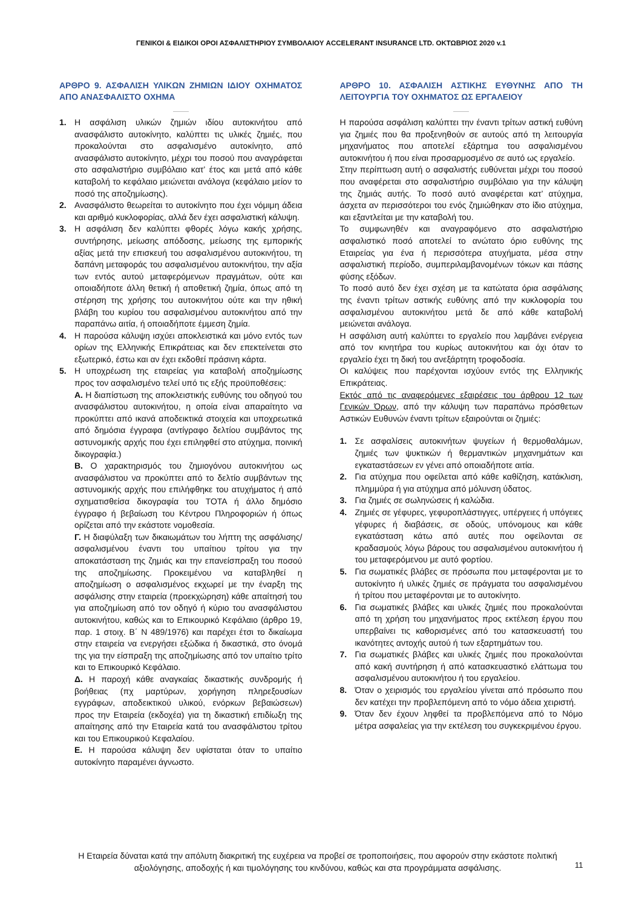ΓΕΝΙΚΟΙ & ΕΙΔΙΚΟΙ ΟΡΟΙ ΑΣΦΑΛΙΣΤΗΡΙΟΥ ΣΥΜΒΟΛΑΙΟΥ ACCELERANT INSURANCE LTD. ΟΚΤΩΒΡΙΟΣ 2020 v.1
ΑΡΘΡΟ 9. ΑΣΦΑΛΙΣΗ ΥΛΙΚΩΝ ΖΗΜΙΩΝ ΙΔΙΟΥ ΟΧΗΜΑΤΟΣ ΑΠΟ ΑΝΑΣΦΑΛΙΣΤΟ ΟΧΗΜΑ
1. Η ασφάλιση υλικών ζημιών ιδίου αυτοκινήτου από ανασφάλιστο αυτοκίνητο, καλύπτει τις υλικές ζημιές, που προκαλούνται στο ασφαλισμένο αυτοκίνητο, από ανασφάλιστο αυτοκίνητο, μέχρι του ποσού που αναγράφεται στο ασφαλιστήριο συμβόλαιο κατ’ έτος και μετά από κάθε καταβολή το κεφάλαιο μειώνεται ανάλογα (κεφάλαιο μείον το ποσό της αποζημίωσης).
2. Ανασφάλιστο θεωρείται το αυτοκίνητο που έχει νόμιμη άδεια και αριθμό κυκλοφορίας, αλλά δεν έχει ασφαλιστική κάλυψη.
3. Η ασφάλιση δεν καλύπτει φθορές λόγω κακής χρήσης, συντήρησης, μείωσης απόδοσης, μείωσης της εμπορικής αξίας μετά την επισκευή του ασφαλισμένου αυτοκινήτου, τη δαπάνη μεταφοράς του ασφαλισμένου αυτοκινήτου, την αξία των εντός αυτού μεταφερόμενων πραγμάτων, ούτε και οποιαδήποτε άλλη θετική ή αποθετική ζημία, όπως από τη στέρηση της χρήσης του αυτοκινήτου ούτε και την ηθική βλάβη του κυρίου του ασφαλισμένου αυτοκινήτου από την παραπάνω αιτία, ή οποιαδήποτε έμμεση ζημία.
4. Η παρούσα κάλυψη ισχύει αποκλειστικά και μόνο εντός των ορίων της Ελληνικής Επικράτειας και δεν επεκτείνεται στο εξωτερικό, έστω και αν έχει εκδοθεί πράσινη κάρτα.
5. Η υποχρέωση της εταιρείας για καταβολή αποζημίωσης προς τον ασφαλισμένο τελεί υπό τις εξής προϋποθέσεις:
Α. Η διαπίστωση της αποκλειστικής ευθύνης του οδηγού του ανασφάλιστου αυτοκινήτου, η οποία είναι απαραίτητο να προκύπτει από ικανά αποδεικτικά στοιχεία και υποχρεωτικά από δημόσια έγγραφα (αντίγραφο δελτίου συμβάντος της αστυνομικής αρχής που έχει επιληφθεί στο ατύχημα, ποινική δικογραφία.)
Β. Ο χαρακτηρισμός του ζημιογόνου αυτοκινήτου ως ανασφάλιστου να προκύπτει από το δελτίο συμβάντων της αστυνομικής αρχής που επιλήφθηκε του ατυχήματος ή από σχηματισθείσα δικογραφία του ΤΟΤΑ ή άλλο δημόσιο έγγραφο ή βεβαίωση του Κέντρου Πληροφοριών ή όπως ορίζεται από την εκάστοτε νομοθεσία.
Γ. Η διαφύλαξη των δικαιωμάτων του λήπτη της ασφάλισης/ασφαλισμένου έναντι του υπαίτιου τρίτου για την αποκατάσταση της ζημιάς και την επανείσπραξη του ποσού της αποζημίωσης. Προκειμένου να καταβληθεί η αποζημίωση ο ασφαλισμένος εκχωρεί με την έναρξη της ασφάλισης στην εταιρεία (προεκχώρηση) κάθε απαίτησή του για αποζημίωση από τον οδηγό ή κύριο του ανασφάλιστου αυτοκινήτου, καθώς και το Επικουρικό Κεφάλαιο (άρθρο 19, παρ. 1 στοιχ. Β΄ Ν 489/1976) και παρέχει έτσι το δικαίωμα στην εταιρεία να ενεργήσει εξώδικα ή δικαστικά, στο όνομά της για την είσπραξη της αποζημίωσης από τον υπαίτιο τρίτο και το Επικουρικό Κεφάλαιο.
Δ. Η παροχή κάθε αναγκαίας δικαστικής συνδρομής ή βοήθειας (πχ μαρτύρων, χορήγηση πληρεξουσίων εγγράφων, αποδεικτικού υλικού, ενόρκων βεβαιώσεων) προς την Εταιρεία (εκδοχέα) για τη δικαστική επιδίωξη της απαίτησης από την Εταιρεία κατά του ανασφάλιστου τρίτου και του Επικουρικού Κεφαλαίου.
Ε. Η παρούσα κάλυψη δεν υφίσταται όταν το υπαίτιο αυτοκίνητο παραμένει άγνωστο.
ΑΡΘΡΟ 10. ΑΣΦΑΛΙΣΗ ΑΣΤΙΚΗΣ ΕΥΘΥΝΗΣ ΑΠΟ ΤΗ ΛΕΙΤΟΥΡΓΙΑ ΤΟΥ ΟΧΗΜΑΤΟΣ ΩΣ ΕΡΓΑΛΕΙΟΥ
Η παρούσα ασφάλιση καλύπτει την έναντι τρίτων αστική ευθύνη για ζημιές που θα προξενηθούν σε αυτούς από τη λειτουργία μηχανήματος που αποτελεί εξάρτημα του ασφαλισμένου αυτοκινήτου ή που είναι προσαρμοσμένο σε αυτό ως εργαλείο.
Στην περίπτωση αυτή ο ασφαλιστής ευθύνεται μέχρι του ποσού που αναφέρεται στο ασφαλιστήριο συμβόλαιο για την κάλυψη της ζημιάς αυτής. Το ποσό αυτό αναφέρεται κατ’ ατύχημα, άσχετα αν περισσότεροι του ενός ζημιώθηκαν στο ίδιο ατύχημα, και εξαντλείται με την καταβολή του.
Το συμφωνηθέν και αναγραφόμενο στο ασφαλιστήριο ασφαλιστικό ποσό αποτελεί το ανώτατο όριο ευθύνης της Εταιρείας για ένα ή περισσότερα ατυχήματα, μέσα στην ασφαλιστική περίοδο, συμπεριλαμβανομένων τόκων και πάσης φύσης εξόδων.
Το ποσό αυτό δεν έχει σχέση με τα κατώτατα όρια ασφάλισης της έναντι τρίτων αστικής ευθύνης από την κυκλοφορία του ασφαλισμένου αυτοκινήτου μετά δε από κάθε καταβολή μειώνεται ανάλογα.
Η ασφάλιση αυτή καλύπτει το εργαλείο που λαμβάνει ενέργεια από τον κινητήρα του κυρίως αυτοκινήτου και όχι όταν το εργαλείο έχει τη δική του ανεξάρτητη τροφοδοσία.
Οι καλύψεις που παρέχονται ισχύουν εντός της Ελληνικής Επικράτειας.
Εκτός από τις αναφερόμενες εξαιρέσεις του άρθρου 12 των Γενικών Όρων, από την κάλυψη των παραπάνω πρόσθετων Αστικών Ευθυνών έναντι τρίτων εξαιρούνται οι ζημιές:
1. Σε ασφαλίσεις αυτοκινήτων ψυγείων ή θερμοθαλάμων, ζημιές των ψυκτικών ή θερμαντικών μηχανημάτων και εγκαταστάσεων εν γένει από οποιαδήποτε αιτία.
2. Για ατύχημα που οφείλεται από κάθε καθίζηση, κατάκλιση, πλημμύρα ή για ατύχημα από μόλυνση ύδατος.
3. Για ζημιές σε σωληνώσεις ή καλώδια.
4. Ζημιές σε γέφυρες, γεφυροπλάστιγγες, υπέργειες ή υπόγειες γέφυρες ή διαβάσεις, σε οδούς, υπόνομους και κάθε εγκατάσταση κάτω από αυτές που οφείλονται σε κραδασμούς λόγω βάρους του ασφαλισμένου αυτοκινήτου ή του μεταφερόμενου με αυτό φορτίου.
5. Για σωματικές βλάβες σε πρόσωπα που μεταφέρονται με το αυτοκίνητο ή υλικές ζημιές σε πράγματα του ασφαλισμένου ή τρίτου που μεταφέρονται με το αυτοκίνητο.
6. Για σωματικές βλάβες και υλικές ζημιές που προκαλούνται από τη χρήση του μηχανήματος προς εκτέλεση έργου που υπερβαίνει τις καθορισμένες από του κατασκευαστή του ικανότητες αντοχής αυτού ή των εξαρτημάτων του.
7. Για σωματικές βλάβες και υλικές ζημιές που προκαλούνται από κακή συντήρηση ή από κατασκευαστικό ελάττωμα του ασφαλισμένου αυτοκινήτου ή του εργαλείου.
8. Όταν ο χειρισμός του εργαλείου γίνεται από πρόσωπο που δεν κατέχει την προβλεπόμενη από το νόμο άδεια χειριστή.
9. Όταν δεν έχουν ληφθεί τα προβλεπόμενα από το Νόμο μέτρα ασφαλείας για την εκτέλεση του συγκεκριμένου έργου.
Η Εταιρεία δύναται κατά την απόλυτη διακριτική της ευχέρεια να προβεί σε τροποποιήσεις, που αφορούν στην εκάστοτε πολιτική αξιολόγησης, αποδοχής ή και τιμολόγησης του κινδύνου, καθώς και στα προγράμματα ασφάλισης.
11